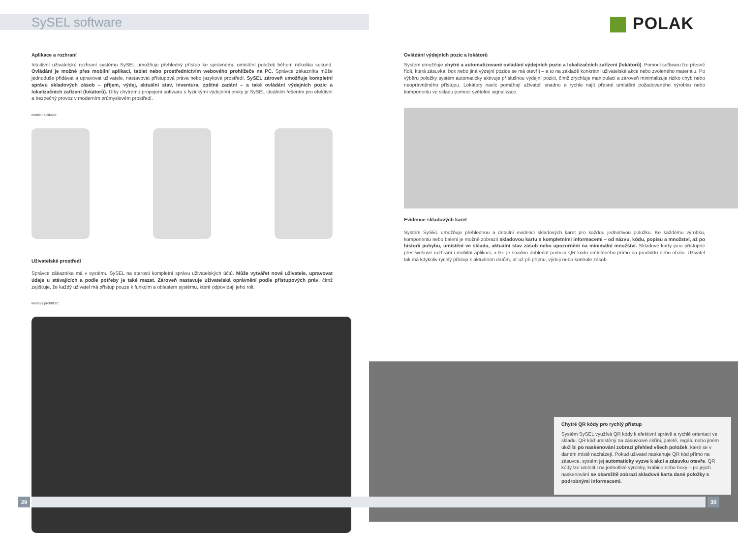SySEL software POLAK
Aplikace a rozhraní
Intuitivní uživatelské rozhraní systému SySEL umožňuje přehledný přístup ke správnému umístění položek během několika sekund. Ovládání je možné přes mobilní aplikaci, tablet nebo prostřednictvím webového prohlížeče na PC. Správce zákazníka může jednoduše přidávat a upravovat uživatele, nastavovat přístupová práva nebo jazykové prostředí. SySEL zároveň umožňuje kompletní správu skladových zásob – příjem, výdej, aktuální stav, inventura, zpětné zadání – a také ovládání výdejních pozic a lokalizačních zařízení (lokátorů). Díky chytrému propojení softwaru s fyzickými výdejními prvky je SySEL ideálním řešením pro efektivní a bezpečný provoz v moderním průmyslovém prostředí.
mobilní aplikace:
Uživatelské prostředí
Správce zákazníka má v systému SySEL na starosti kompletní správu uživatelských účtů. Může vytvářet nové uživatele, upravovat údaje u stávajících a podle potřeby je také mazat. Zároveň nastavuje uživatelská oprávnění podle přístupových práv, čímž zajišťuje, že každý uživatel má přístup pouze k funkcím a oblastem systému, které odpovídají jeho roli.
webový prohlížeč:
Ovládání výdejních pozic a lokátorů
Systém umožňuje chytré a automatizované ovládání výdejních pozic a lokalizačních zařízení (lokátorů). Pomocí softwaru lze přesně řídit, která zásuvka, box nebo jiná výdejní pozice se má otevřít – a to na základě konkrétní uživatelské akce nebo zvoleného materiálu. Po výběru položky systém automaticky aktivuje příslušnou výdejní pozici, čímž zrychluje manipulaci a zároveň minimalizuje riziko chyb nebo neoprávněného přístupu. Lokátory navíc pomáhají uživateli snadno a rychle najít přesné umístění požadovaného výrobku nebo komponentu ve skladu pomocí světelné signalizace.
Evidence skladových karet
Systém SySEL umožňuje přehlednou a detailní evidenci skladových karet pro každou jednotlivou položku. Ke každému výrobku, komponentu nebo balení je možné zobrazit skladovou kartu s kompletními informacemi – od názvu, kódu, popisu a množství, až po historii pohybu, umístění ve skladu, aktuální stav zásob nebo upozornění na minimální množství. Skladové karty jsou přístupné přes webové rozhraní i mobilní aplikaci, a lze je snadno dohledat pomocí QR kódu umístěného přímo na produktu nebo obalu. Uživatel tak má kdykoliv rychlý přístup k aktuálním datům, ať už při příjmu, výdeji nebo kontrole zásob.
Chytré QR kódy pro rychlý přístup
Systém SySEL využívá QR kódy k efektivní správě a rychlé orientaci ve skladu. QR kód umístěný na zásuvkové skříni, paletě, regálu nebo jiném uložišti po naskenování zobrazí přehled všech položek, které se v daném místě nacházejí. Pokud uživatel naskenuje QR kód přímo na zásuvce, systém jej automaticky vyzve k akci a zásuvku otevře. QR kódy lze umístit i na jednotlivé výrobky, krabice nebo boxy – po jejich naskenování se okamžitě zobrazí skladová karta dané položky s podrobnými informacemi.
29 30